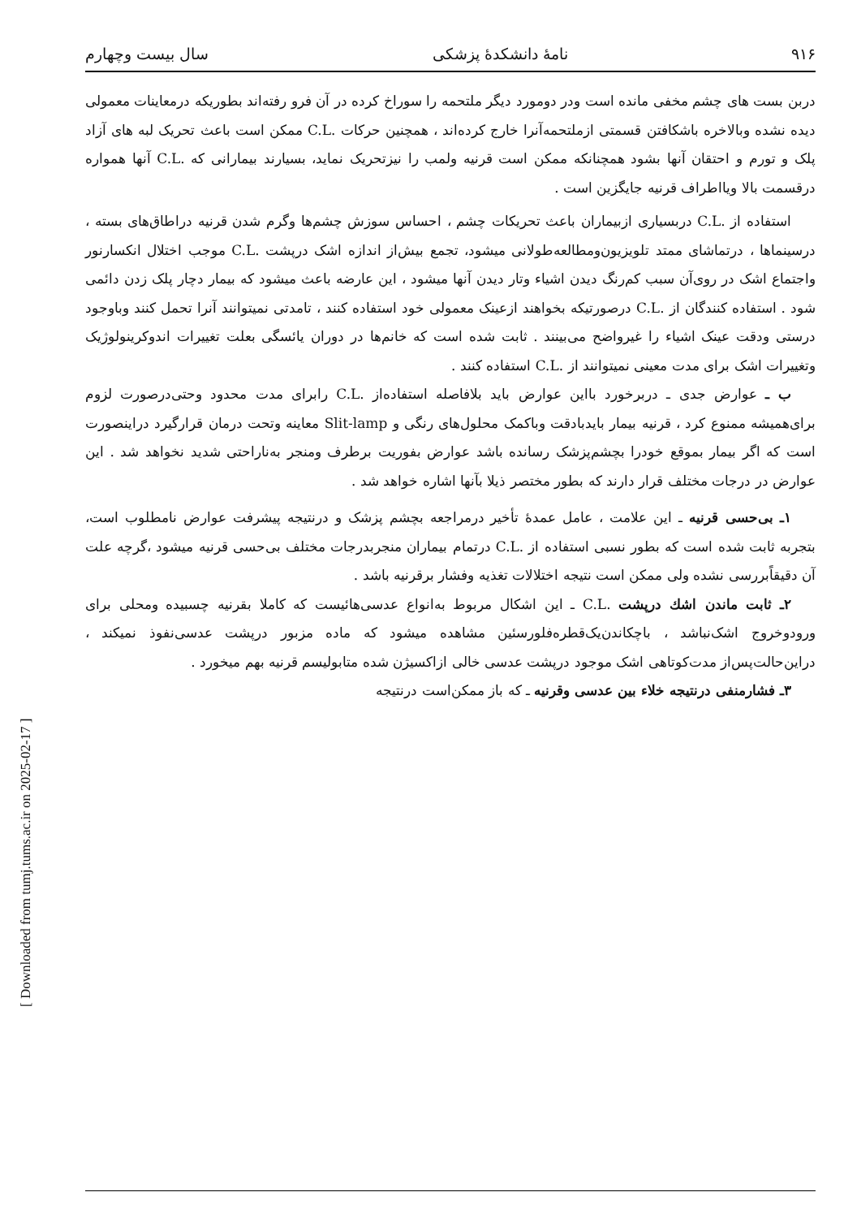[ Downloaded from tumj.tums.ac.ir on 2025-02-17 ]
۹۱۶ نامهٔ دانشکدهٔ پزشکی سال بیست وچهارم
دربن بست های چشم مخفی مانده است ودر دومورد دیگر ملتحمه را سوراخ کرده در آن فرو رفته‌اند بطوریکه درمعاینات معمولی دیده نشده وبالاخره باشکافتن قسمتی ازملتحمه‌آنرا خارج کرده‌اند ، همچنین حرکات .C.L ممکن است باعث تحریک لبه های آزاد پلک و تورم و احتقان آنها بشود همچنانکه ممکن است قرنیه ولمب را نیزتحریک نماید، بسیارند بیمارانی که .C.L آنها همواره درقسمت بالا ویااطراف قرنیه جایگزین است .
استفاده از .C.L دربسیاری ازبیماران باعث تحریکات چشم ، احساس سوزش چشم‌ها وگرم شدن قرنیه دراطاق‌های بسته ، درسینماها ، درتماشای ممتد تلویزیون‌ومطالعه‌طولانی میشود، تجمع بیش‌از اندازه اشک درپشت .C.L موجب اختلال انکسارنور واجتماع اشک در روی‌آن سبب کم‌رنگ دیدن اشیاء وتار دیدن آنها میشود ، این عارضه باعث میشود که بیمار دچار پلک زدن دائمی شود . استفاده کنندگان از .C.L درصورتیکه بخواهند ازعینک معمولی خود استفاده کنند ، تامدتی نمیتوانند آنرا تحمل کنند وباوجود درستی ودقت عینک اشیاء را غیرواضح می‌بینند . ثابت شده است که خانم‌ها در دوران یائسگی بعلت تغییرات اندوکرینولوژیک وتغییرات اشک برای مدت معینی نمیتوانند از .C.L استفاده کنند .
ب ـ عوارض جدی ـ دربرخورد بااین عوارض باید بلافاصله استفاده‌از .C.L رابرای مدت محدود وحتی‌درصورت لزوم برای‌همیشه ممنوع کرد ، قرنیه بیمار بایدبادقت وباکمک محلول‌های رنگی و Slit-lamp معاینه وتحت درمان قرارگیرد دراینصورت است که اگر بیمار بموقع خودرا بچشم‌پزشک رسانده باشد عوارض بفوریت برطرف ومنجر به‌ناراحتی شدید نخواهد شد . این عوارض در درجات مختلف قرار دارند که بطور مختصر ذیلا بآنها اشاره خواهد شد .
۱ـ بی‌حسی قرنیه ـ این علامت ، عامل عمدهٔ تأخیر درمراجعه بچشم پزشک و درنتیجه پیشرفت عوارض نامطلوب است، بتجربه ثابت شده است که بطور نسبی استفاده از .C.L درتمام بیماران منجربدرجات مختلف بی‌حسی قرنیه میشود ،گرچه علت آن دقیقاًبررسی نشده ولی ممکن است نتیجه اختلالات تغذیه وفشار برقرنیه باشد .
۲ـ ثابت ماندن اشك درپشت .C.L ـ این اشکال مربوط به‌انواع عدسی‌هائیست که کاملا بقرنیه چسبیده ومحلی برای ورودوخروج اشک‌نباشد ، باچکاندن‌یک‌قطره‌فلورسئین مشاهده میشود که ماده مزبور درپشت عدسی‌نفوذ نمیکند ، دراین‌حالت‌پس‌از مدت‌کوتاهی اشک موجود درپشت عدسی خالی ازاکسیژن شده متابولیسم قرنیه بهم میخورد .
۳ـ فشارمنفی درنتیجه خلاء بین عدسی وقرنیه ـ که باز ممکن‌است درنتیجه